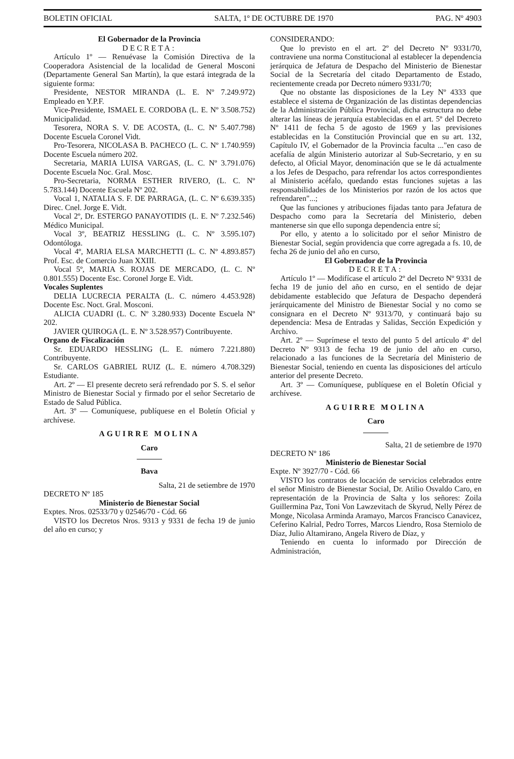BOLETIN OFICIAL SALTA, 1º DE OCTUBRE DE 1970 PAG. Nº 4903
El Gobernador de la Provincia
DECRETA:
Artículo 1º — Renuévase la Comisión Directiva de la Cooperadora Asistencial de la localidad de General Mosconi (Departamente General San Martín), la que estará integrada de la siguiente forma:
Presidente, NESTOR MIRANDA (L. E. Nº 7.249.972) Empleado en Y.P.F.
Vice-Presidente, ISMAEL E. CORDOBA (L. E. Nº 3.508.752) Municipalidad.
Tesorera, NORA S. V. DE ACOSTA, (L. C. Nº 5.407.798) Docente Escuela Coronel Vidt.
Pro-Tesorera, NICOLASA B. PACHECO (L. C. Nº 1.740.959) Docente Escuela número 202.
Secretaria, MARIA LUISA VARGAS, (L. C. Nº 3.791.076) Docente Escuela Noc. Gral. Mosc.
Pro-Secretaria, NORMA ESTHER RIVERO, (L. C. Nº 5.783.144) Docente Escuela Nº 202.
Vocal 1, NATALIA S. F. DE PARRAGA, (L. C. Nº 6.639.335) Direc. Cnel. Jorge E. Vidt.
Vocal 2º, Dr. ESTERGO PANAYOTIDIS (L. E. Nº 7.232.546) Médico Municipal.
Vocal 3º, BEATRIZ HESSLING (L. C. Nº 3.595.107) Odontóloga.
Vocal 4º, MARIA ELSA MARCHETTI (L. C. Nº 4.893.857) Prof. Esc. de Comercio Juan XXIII.
Vocal 5º, MARIA S. ROJAS DE MERCADO, (L. C. Nº 0.801.555) Docente Esc. Coronel Jorge E. Vidt.
Vocales Suplentes
DELIA LUCRECIA PERALTA (L. C. número 4.453.928) Docente Esc. Noct. Gral. Mosconi.
ALICIA CUADRI (L. C. Nº 3.280.933) Docente Escuela Nº 202.
JAVIER QUIROGA (L. E. Nº 3.528.957) Contribuyente.
Organo de Fiscalización
Sr. EDUARDO HESSLING (L. E. número 7.221.880) Contribuyente.
Sr. CARLOS GABRIEL RUIZ (L. E. número 4.708.329) Estudiante.
Art. 2º — El presente decreto será refrendado por S. S. el señor Ministro de Bienestar Social y firmado por el señor Secretario de Estado de Salud Pública.
Art. 3º — Comuníquese, publíquese en el Boletín Oficial y archívese.
AGUIRRE MOLINA
Caro
Bava
Salta, 21 de setiembre de 1970
DECRETO Nº 185
Ministerio de Bienestar Social
Exptes. Nros. 02533/70 y 02546/70 - Cód. 66
VISTO los Decretos Nros. 9313 y 9331 de fecha 19 de junio del año en curso; y
CONSIDERANDO:
Que lo previsto en el art. 2º del Decreto Nº 9331/70, contraviene una norma Constitucional al establecer la dependencia jerárquica de Jefatura de Despacho del Ministerio de Bienestar Social de la Secretaría del citado Departamento de Estado, recientemente creada por Decreto número 9331/70;
Que no obstante las disposiciones de la Ley Nº 4333 que establece el sistema de Organización de las distintas dependencias de la Administración Pública Provincial, dicha estructura no debe alterar las líneas de jerarquía establecidas en el art. 5º del Decreto Nº 1411 de fecha 5 de agosto de 1969 y las previsiones establecidas en la Constitución Provincial que en su art. 132, Capítulo IV, el Gobernador de la Provincia faculta ..."en caso de acefalía de algún Ministerio autorizar al Sub-Secretario, y en su defecto, al Oficial Mayor, denominación que se le dá actualmente a los Jefes de Despacho, para refrendar los actos correspondientes al Ministerio acéfalo, quedando estas funciones sujetas a las responsabilidades de los Ministerios por razón de los actos que refrendaren"...;
Que las funciones y atribuciones fijadas tanto para Jefatura de Despacho como para la Secretaría del Ministerio, deben mantenerse sin que ello suponga dependencia entre sí;
Por ello, y atento a lo solicitado por el señor Ministro de Bienestar Social, según providencia que corre agregada a fs. 10, de fecha 26 de junio del año en curso,
El Gobernador de la Provincia
DECRETA:
Artículo 1º — Modifícase el artículo 2º del Decreto Nº 9331 de fecha 19 de junio del año en curso, en el sentido de dejar debidamente establecido que Jefatura de Despacho dependerá jerárquicamente del Ministro de Bienestar Social y no como se consignara en el Decreto Nº 9313/70, y continuará bajo su dependencia: Mesa de Entradas y Salidas, Sección Expedición y Archivo.
Art. 2º — Suprímese el texto del punto 5 del artículo 4º del Decreto Nº 9313 de fecha 19 de junio del año en curso, relacionado a las funciones de la Secretaría del Ministerio de Bienestar Social, teniendo en cuenta las disposiciones del artículo anterior del presente Decreto.
Art. 3º — Comuníquese, publíquese en el Boletín Oficial y archívese.
AGUIRRE MOLINA
Caro
Salta, 21 de setiembre de 1970
DECRETO Nº 186
Ministerio de Bienestar Social
Expte. Nº 3927/70 - Cód. 66
VISTO los contratos de locación de servicios celebrados entre el señor Ministro de Bienestar Social, Dr. Atilio Osvaldo Caro, en representación de la Provincia de Salta y los señores: Zoila Guillermina Paz, Toni Von Lawzevitach de Skyrud, Nelly Pérez de Monge, Nicolasa Arminda Aramayo, Marcos Francisco Canavicez, Ceferino Kalrial, Pedro Torres, Marcos Liendro, Rosa Sterniolo de Díaz, Julio Altamirano, Angela Rivero de Díaz, y
Teniendo en cuenta lo informado por Dirección de Administración,